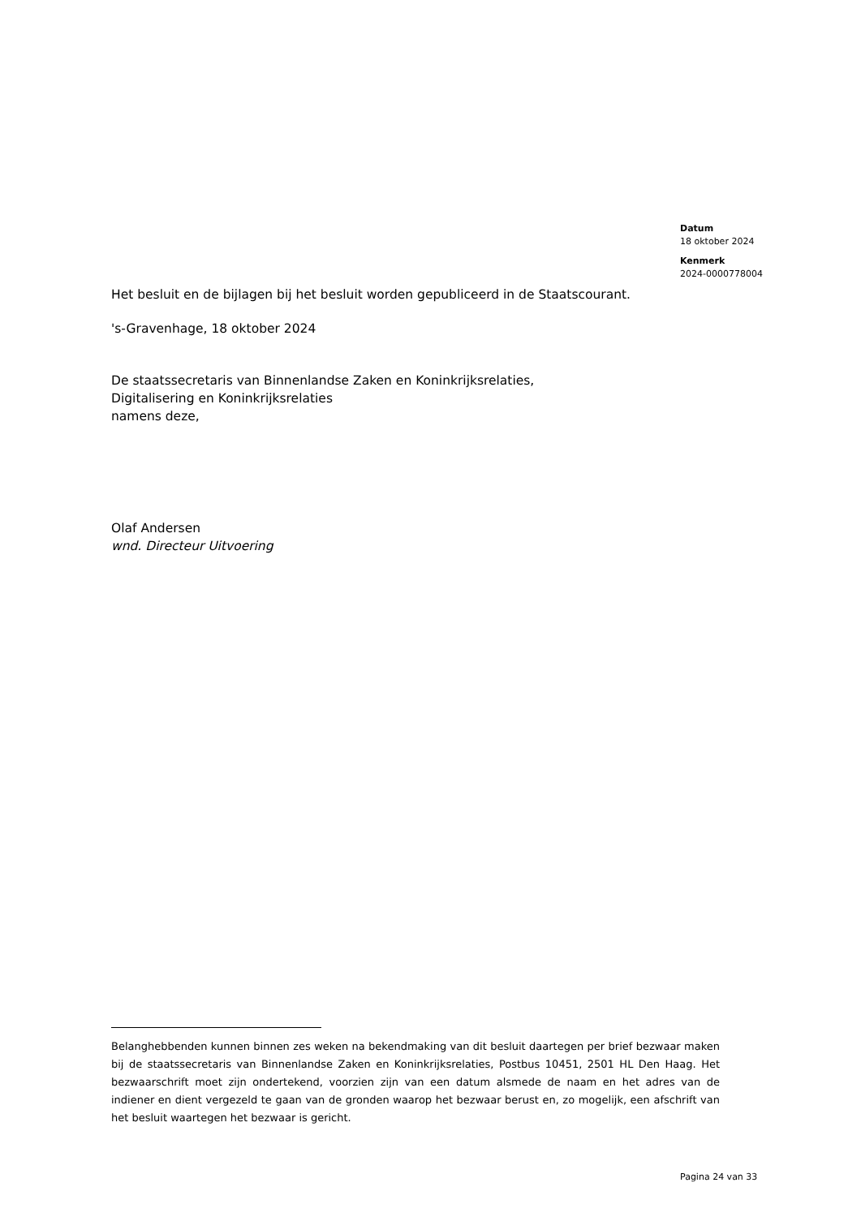Datum
18 oktober 2024
Kenmerk
2024-0000778004
Het besluit en de bijlagen bij het besluit worden gepubliceerd in de Staatscourant.
's-Gravenhage, 18 oktober 2024
De staatssecretaris van Binnenlandse Zaken en Koninkrijksrelaties,
Digitalisering en Koninkrijksrelaties
namens deze,
Olaf Andersen
wnd. Directeur Uitvoering
Belanghebbenden kunnen binnen zes weken na bekendmaking van dit besluit daartegen per brief bezwaar maken bij de staatssecretaris van Binnenlandse Zaken en Koninkrijksrelaties, Postbus 10451, 2501 HL Den Haag. Het bezwaarschrift moet zijn ondertekend, voorzien zijn van een datum alsmede de naam en het adres van de indiener en dient vergezeld te gaan van de gronden waarop het bezwaar berust en, zo mogelijk, een afschrift van het besluit waartegen het bezwaar is gericht.
Pagina 24 van 33